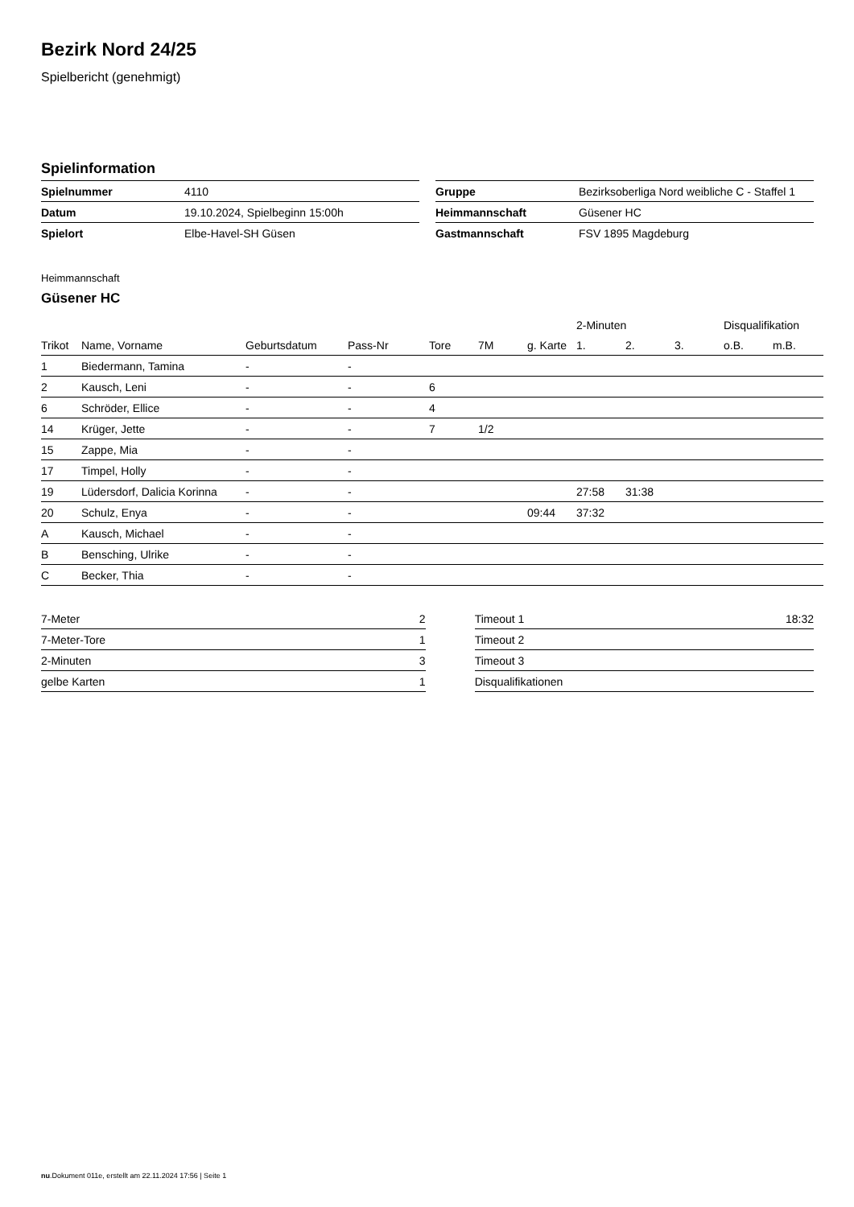Bezirk Nord 24/25
Spielbericht (genehmigt)
Spielinformation
| Spielnummer | 4110 |
| Datum | 19.10.2024, Spielbeginn 15:00h |
| Spielort | Elbe-Havel-SH Güsen |
| Gruppe | Bezirksoberliga Nord weibliche C - Staffel 1 |
| Heimmannschaft | Güsener HC |
| Gastmannschaft | FSV 1895 Magdeburg |
Heimmannschaft
Güsener HC
| | | | | | | | 2-Minuten | | | Disqualifikation | |
| --- | --- | --- | --- | --- | --- | --- | --- | --- | --- | --- | --- |
| Trikot | Name, Vorname | Geburtsdatum | Pass-Nr | Tore | 7M | g. Karte | 1. | 2. | 3. | o.B. | m.B. |
| 1 | Biedermann, Tamina | - | - | | | | | | | | |
| 2 | Kausch, Leni | - | - | 6 | | | | | | | |
| 6 | Schröder, Ellice | - | - | 4 | | | | | | | |
| 14 | Krüger, Jette | - | - | 7 | 1/2 | | | | | | |
| 15 | Zappe, Mia | - | - | | | | | | | | |
| 17 | Timpel, Holly | - | - | | | | | | | | |
| 19 | Lüdersdorf, Dalicia Korinna | - | - | | | | 27:58 | 31:38 | | | |
| 20 | Schulz, Enya | - | - | | | 09:44 | 37:32 | | | | |
| A | Kausch, Michael | - | - | | | | | | | | |
| B | Bensching, Ulrike | - | - | | | | | | | | |
| C | Becker, Thia | - | - | | | | | | | | |
| 7-Meter | 2 |
| 7-Meter-Tore | 1 |
| 2-Minuten | 3 |
| gelbe Karten | 1 |
| Timeout 1 | 18:32 |
| Timeout 2 | |
| Timeout 3 | |
| Disqualifikationen | |
nu.Dokument 011e, erstellt am 22.11.2024 17:56 | Seite 1